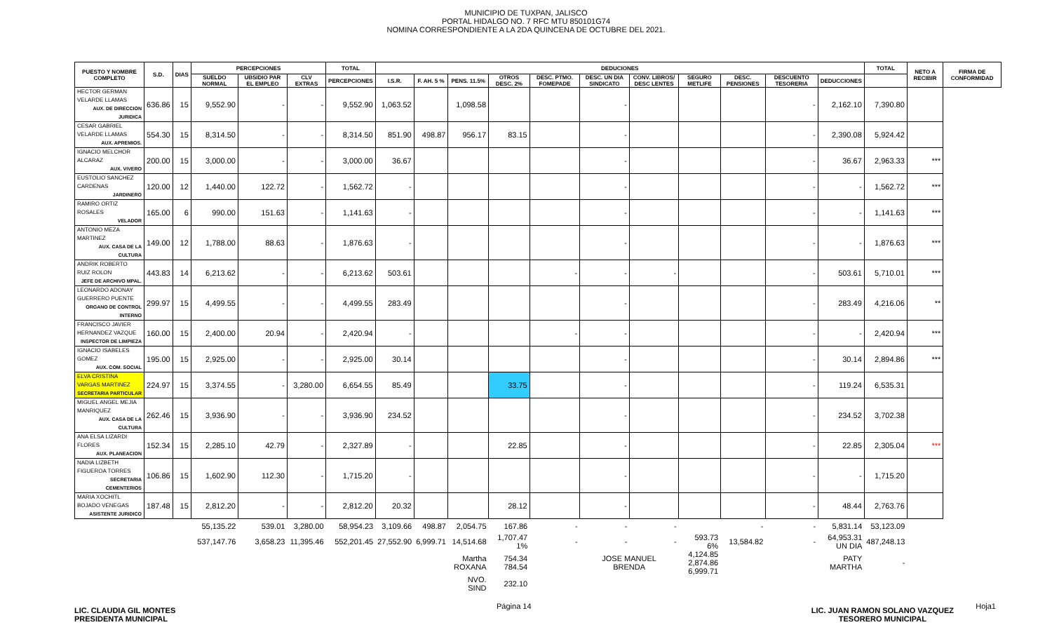MUNICIPIO DE TUXPAN, JALISCO
PORTAL HIDALGO NO. 7 RFC MTU 850101G74
NOMINA CORRESPONDIENTE A LA 2DA QUINCENA DE OCTUBRE DEL 2021.
| PUESTO Y NOMBRE COMPLETO | S.D. | DIAS | PERCEPCIONES | | | TOTAL | DEDUCIONES | | | | | | | | | | | TOTAL | NETO A RECIBIR | FIRMA DE CONFORMIDAD |
| --- | --- | --- | --- | --- | --- | --- | --- | --- | --- | --- | --- | --- | --- | --- | --- | --- | --- | --- | --- | --- |
| | | | SUELDO NORMAL | UBSIDIO PAR EL EMPLEO | CLV EXTRAS | PERCEPCIONES | I.S.R. | F. AH. 5 % | PENS. 11.5% | OTROS DESC. 2% | DESC. PTMO. FOMEPADE | DESC. UN DIA SINDICATO | CONV. LIBROS/ DESC LENTES | SEGURO METLIFE | DESC. PENSIONES | DESCUENTO TESORERIA | DEDUCCIONES | | | |
| HECTOR GERMAN VELARDE LLAMAS AUX. DE DIRECCION JURIDICA | 636.86 | 15 | 9,552.90 | - | - | 9,552.90 | 1,063.52 | | 1,098.58 | | | - | | | | - | 2,162.10 | 7,390.80 | | |
| CESAR GABRIEL VELARDE LLAMAS AUX. APREMIOS. | 554.30 | 15 | 8,314.50 | - | - | 8,314.50 | 851.90 | 498.87 | 956.17 | 83.15 | | - | | | | - | 2,390.08 | 5,924.42 | | |
| IGNACIO MELCHOR ALCARAZ AUX. VIVERO | 200.00 | 15 | 3,000.00 | - | - | 3,000.00 | 36.67 | | | | | - | | | | - | 36.67 | 2,963.33 | *** | |
| EUSTOLIO SANCHEZ CARDENAS JARDINERO | 120.00 | 12 | 1,440.00 | 122.72 | - | 1,562.72 | - | | | | | - | | | | - | - | 1,562.72 | *** | |
| RAMIRO ORTIZ ROSALES VELADOR | 165.00 | 6 | 990.00 | 151.63 | - | 1,141.63 | - | | | | | - | | | | - | - | 1,141.63 | *** | |
| ANTONIO MEZA MARTINEZ AUX. CASA DE LA CULTURA | 149.00 | 12 | 1,788.00 | 88.63 | - | 1,876.63 | - | | | | | - | | | | - | - | 1,876.63 | *** | |
| ANDRIK ROBERTO RUIZ ROLON JEFE DE ARCHIVO MPAL. | 443.83 | 14 | 6,213.62 | - | - | 6,213.62 | 503.61 | | | | - | - | - | | | - | 503.61 | 5,710.01 | *** | |
| LEONARDO ADONAY GUERRERO PUENTE ORGANO DE CONTROL INTERNO | 299.97 | 15 | 4,499.55 | - | - | 4,499.55 | 283.49 | | | | | - | | | | - | 283.49 | 4,216.06 | ** | |
| FRANCISCO JAVIER HERNANDEZ VAZQUE INSPECTOR DE LIMPIEZA | 160.00 | 15 | 2,400.00 | 20.94 | - | 2,420.94 | - | | | | - | - | | | | - | - | 2,420.94 | *** | |
| IGNACIO ISABELES GOMEZ AUX. COM. SOCIAL | 195.00 | 15 | 2,925.00 | - | - | 2,925.00 | 30.14 | | | | | - | | | | - | 30.14 | 2,894.86 | *** | |
| ELVA CRISTINA VARGAS MARTINEZ SECRETARIA PARTICULAR | 224.97 | 15 | 3,374.55 | - | 3,280.00 | 6,654.55 | 85.49 | | | 33.75 | | - | | | | - | 119.24 | 6,535.31 | | |
| MIGUEL ANGEL MEJIA MANRIQUEZ AUX. CASA DE LA CULTURA | 262.46 | 15 | 3,936.90 | - | - | 3,936.90 | 234.52 | | | | | - | | | | - | 234.52 | 3,702.38 | | |
| ANA ELSA LIZARDI FLORES AUX. PLANEACION | 152.34 | 15 | 2,285.10 | 42.79 | - | 2,327.89 | - | | | 22.85 | | - | | | | - | 22.85 | 2,305.04 | *** | |
| NADIA LIZBETH FIGUEROA TORRES SECRETARIA CEMENTERIOS | 106.86 | 15 | 1,602.90 | 112.30 | - | 1,715.20 | - | | | | | - | | | | - | - | 1,715.20 | | |
| MARIA XOCHITL BOJADO VENEGAS ASISTENTE JURIDICO | 187.48 | 15 | 2,812.20 | - | - | 2,812.20 | 20.32 | | | 28.12 | | - | | | | - | 48.44 | 2,763.76 | | |
| | | | 55,135.22 | 539.01 | 3,280.00 | 58,954.23 | 3,109.66 | 498.87 | 2,054.75 | 167.86 | - | - | - | | - | - | 5,831.14 | 53,123.09 | | |
| | | | 537,147.76 | 3,658.23 | 11,395.46 | 552,201.45 | 27,552.90 | 6,999.71 | 14,514.68 | 1,707.47 1% | - | - | - | 593.73 6% | 13,584.82 | - | 64,953.31 UN DIA | 487,248.13 | | |
| | | | | | | | | | Martha ROXANA | 754.34 784.54 | | JOSE MANUEL BRENDA | | 4,124.85 2,874.86 6,999.71 | | | PATY MARTHA | - | | |
| | | | | | | | | | NVO. SIND | 232.10 | | | | | | | | | | |
LIC. CLAUDIA GIL MONTES
PRESIDENTA MUNICIPAL
LIC. JUAN RAMON SOLANO VAZQUEZ
TESORERO MUNICIPAL
Página 14 Hoja1